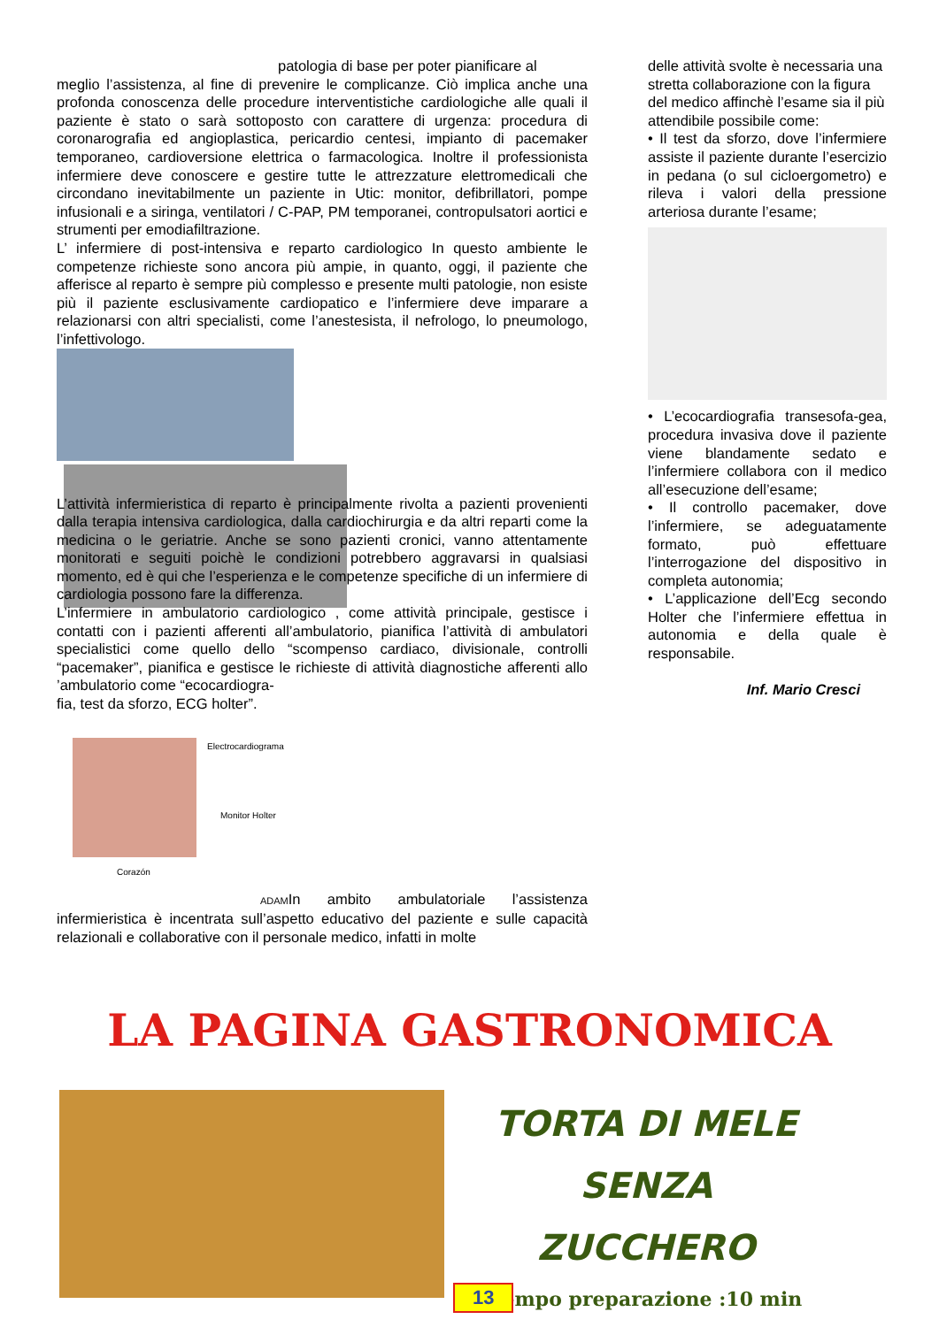patologia di base per poter pianificare al
meglio l’assistenza, al fine di prevenire le complicanze. Ciò implica anche una profonda conoscenza delle procedure interventistiche cardiologiche alle quali il paziente è stato o sarà sottoposto con carattere di urgenza: procedura di coronarografia ed angioplastica, pericardio centesi, impianto di pacemaker temporaneo, cardioversione elettrica o farmacologica. Inoltre il professionista infermiere deve conoscere e gestire tutte le attrezzature elettromedicali che circondano inevitabilmente un paziente in Utic: monitor, defibrillatori, pompe infusionali e a siringa, ventilatori / C-PAP, PM temporanei, contropulsatori aortici e strumenti per emodiafiltrazione.
L’ infermiere di post-intensiva e reparto cardiologico In questo ambiente le competenze richieste sono ancora più ampie, in quanto, oggi, il paziente che afferisce al reparto è sempre più complesso e presente multi patologie, non esiste più il paziente esclusivamente cardiopatico e l’infermiere deve imparare a relazionarsi con altri specialisti, come l’anestesista, il nefrologo, lo pneumologo, l’infettivologo.
L’attività infermieristica di reparto è principalmente rivolta a pazienti provenienti dalla terapia intensiva cardiologica, dalla cardiochirurgia e da altri reparti come la medicina o le geriatrie. Anche se sono pazienti cronici, vanno attentamente monitorati e seguiti poichè le condizioni potrebbero aggravarsi in qualsiasi momento, ed è qui che l’esperienza e le competenze specifiche di un infermiere di cardiologia possono fare la differenza.
L’infermiere in ambulatorio cardiologico , come attività principale, gestisce i contatti con i pazienti afferenti all’ambulatorio, pianifica l’attività di ambulatori specialistici come quello dello “scompenso cardiaco, divisionale, controlli “pacemaker”, pianifica e gestisce le richieste di attività diagnostiche afferenti allo ’ambulatorio come “ecocardiogra-
fia, test da sforzo, ECG holter”.
Electrocardiograma
Monitor Holter
Corazón
ADAMIn ambito ambulatoriale l’assistenza infermieristica è incentrata sull’aspetto educativo del paziente e sulle capacità relazionali e collaborative con il personale medico, infatti in molte
delle attività svolte è necessaria una stretta collaborazione con la figura del medico affinchè l’esame sia il più attendibile possibile come:
• Il test da sforzo, dove l’infermiere assiste il paziente durante l’esercizio in pedana (o sul cicloergometro) e rileva i valori della pressione arteriosa durante l’esame;
• L’ecocardiografia transesofa-gea, procedura invasiva dove il paziente viene blandamente sedato e l’infermiere collabora con il medico all’esecuzione dell’esame;
• Il controllo pacemaker, dove l’infermiere, se adeguatamente formato, può effettuare l’interrogazione del dispositivo in completa autonomia;
• L’applicazione dell’Ecg secondo Holter che l’infermiere effettua in autonomia e della quale è responsabile.
Inf. Mario Cresci
LA PAGINA GASTRONOMICA
TORTA DI MELE SENZA
ZUCCHERO
Tempo preparazione :10 min
13